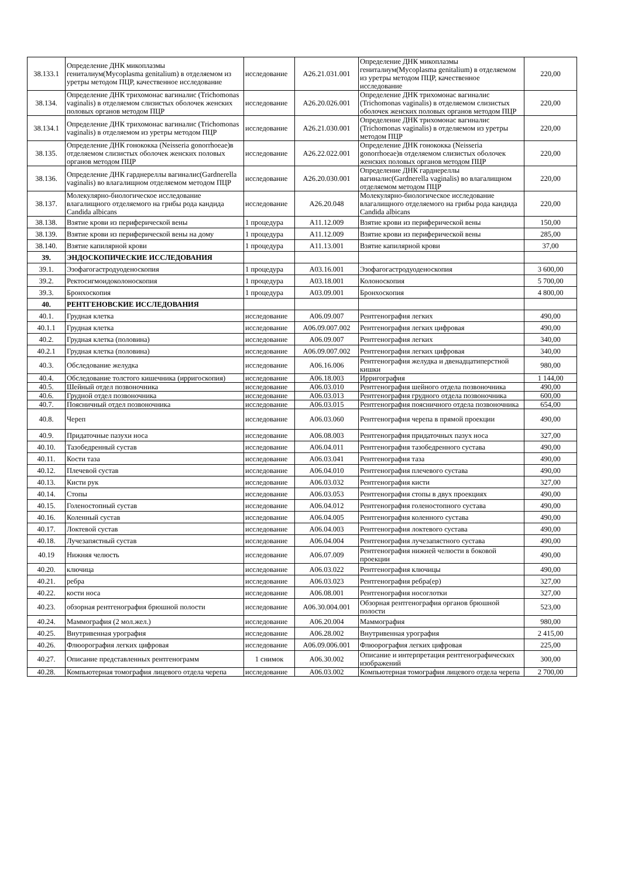| 38.133.1 | Определение ДНК микоплазмы гениталиум(Mycoplasma genitalium) в отделяемом из уретры методом ПЦР, качественное исследование | исследование | A26.21.031.001 | Определение ДНК микоплазмы гениталиум(Mycoplasma genitalium) в отделяемом из уретры методом ПЦР, качественное исследование | 220,00 |
| 38.134. | Определение ДНК трихомонас вагиналис (Trichomonas vaginalis) в отделяемом слизистых оболочек женских половых органов методом ПЦР | исследование | A26.20.026.001 | Определение ДНК трихомонас вагиналис (Trichomonas vaginalis) в отделяемом слизистых оболочек женских половых органов методом ПЦР | 220,00 |
| 38.134.1 | Определение ДНК трихомонас вагиналис (Trichomonas vaginalis) в отделяемом из уретры методом ПЦР | исследование | A26.21.030.001 | Определение ДНК трихомонас вагиналис (Trichomonas vaginalis) в отделяемом из уретры методом ПЦР | 220,00 |
| 38.135. | Определение ДНК гонококка (Neisseria gonorrhoeae)в отделяемом слизистых оболочек женских половых органов методом ПЦР | исследование | A26.22.022.001 | Определение ДНК гонококка (Neisseria gonorrhoeae)в отделяемом слизистых оболочек женских половых органов методом ПЦР | 220,00 |
| 38.136. | Определение ДНК гарднереллы вагиналис(Gardnerella vaginalis) во влагалищном отделяемом методом ПЦР | исследование | A26.20.030.001 | Определение ДНК гарднереллы вагиналис(Gardnerella vaginalis) во влагалищном отделяемом методом ПЦР | 220,00 |
| 38.137. | Молекулярно-биологическое исследование влагалищного отделяемого на грибы рода кандида Candida albicans | исследование | A26.20.048 | Молекулярно-биологическое исследование влагалищного отделяемого на грибы рода кандида Candida albicans | 220,00 |
| 38.138. | Взятие крови из периферической вены | 1 процедура | A11.12.009 | Взятие крови из периферической вены | 150,00 |
| 38.139. | Взятие крови из периферической вены на дому | 1 процедура | A11.12.009 | Взятие крови из периферической вены | 285,00 |
| 38.140. | Взятие капилярной крови | 1 процедура | A11.13.001 | Взятие капилярной крови | 37,00 |
| 39. | ЭНДОСКОПИЧЕСКИЕ ИССЛЕДОВАНИЯ | | | | |
| 39.1. | Эзофагогастродуоденоскопия | 1 процедура | A03.16.001 | Эзофагогастродуоденоскопия | 3 600,00 |
| 39.2. | Ректосигмоидоколоноскопия | 1 процедура | A03.18.001 | Колоноскопия | 5 700,00 |
| 39.3. | Бронхоскопия | 1 процедура | A03.09.001 | Бронхоскопия | 4 800,00 |
| 40. | РЕНТГЕНОВСКИЕ ИССЛЕДОВАНИЯ | | | | |
| 40.1. | Грудная клетка | исследование | A06.09.007 | Рентгенография легких | 490,00 |
| 40.1.1 | Грудная клетка | исследование | A06.09.007.002 | Рентгенография легких цифровая | 490,00 |
| 40.2. | Грудная клетка (половина) | исследование | A06.09.007 | Рентгенография легких | 340,00 |
| 40.2.1 | Грудная клетка (половина) | исследование | A06.09.007.002 | Рентгенография легких цифровая | 340,00 |
| 40.3. | Обследование желудка | исследование | A06.16.006 | Рентгенография желудка и двенадцатиперстной кишки | 980,00 |
| 40.4. | Обследование толстого кишечника (ирригоскопия) | исследование | A06.18.003 | Ирригография | 1 144,00 |
| 40.5. | Шейный отдел позвоночника | исследование | A06.03.010 | Рентгенография шейного отдела позвоночника | 490,00 |
| 40.6. | Грудной отдел позвоночника | исследование | A06.03.013 | Рентгенография грудного отдела позвоночника | 600,00 |
| 40.7. | Поясничный отдел позвоночника | исследование | A06.03.015 | Рентгенография поясничного отдела позвоночника | 654,00 |
| 40.8. | Череп | исследование | A06.03.060 | Рентгенография черепа в прямой проекции | 490,00 |
| 40.9. | Придаточные пазухи носа | исследование | A06.08.003 | Рентгенография придаточных пазух носа | 327,00 |
| 40.10. | Тазобедренный сустав | исследование | A06.04.011 | Рентгенография тазобедренного сустава | 490,00 |
| 40.11. | Кости таза | исследование | A06.03.041 | Рентгенография таза | 490,00 |
| 40.12. | Плечевой сустав | исследование | A06.04.010 | Рентгенография плечевого сустава | 490,00 |
| 40.13. | Кисти рук | исследование | A06.03.032 | Рентгенография кисти | 327,00 |
| 40.14. | Стопы | исследование | A06.03.053 | Рентгенография стопы в двух проекциях | 490,00 |
| 40.15. | Голеностопный сустав | исследование | A06.04.012 | Рентгенография голеностопного сустава | 490,00 |
| 40.16. | Коленный сустав | исследование | A06.04.005 | Рентгенография коленного сустава | 490,00 |
| 40.17. | Локтевой сустав | исследование | A06.04.003 | Рентгенография локтевого сустава | 490,00 |
| 40.18. | Лучезапястный сустав | исследование | A06.04.004 | Рентгенография лучезапястного сустава | 490,00 |
| 40.19 | Нижняя челюсть | исследование | A06.07.009 | Рентгенография нижней челюсти в боковой проекции | 490,00 |
| 40.20. | ключица | исследование | A06.03.022 | Рентгенография ключицы | 490,00 |
| 40.21. | ребра | исследование | A06.03.023 | Рентгенография ребра(ер) | 327,00 |
| 40.22. | кости носа | исследование | A06.08.001 | Рентгенография носоглотки | 327,00 |
| 40.23. | обзорная рентгенография брюшной полости | исследование | A06.30.004.001 | Обзорная рентгенография органов брюшной полости | 523,00 |
| 40.24. | Маммография (2 мол.жел.) | исследование | A06.20.004 | Маммография | 980,00 |
| 40.25. | Внутривенная урография | исследование | A06.28.002 | Внутривенная урография | 2 415,00 |
| 40.26. | Флюорография легких цифровая | исследование | A06.09.006.001 | Флюорография легких цифровая | 225,00 |
| 40.27. | Описание представленных рентгенограмм | 1 снимок | A06.30.002 | Описание и интерпретация рентгенографических изображений | 300,00 |
| 40.28. | Компьютерная томография лицевого отдела черепа | исследование | A06.03.002 | Компьютерная томография лицевого отдела черепа | 2 700,00 |